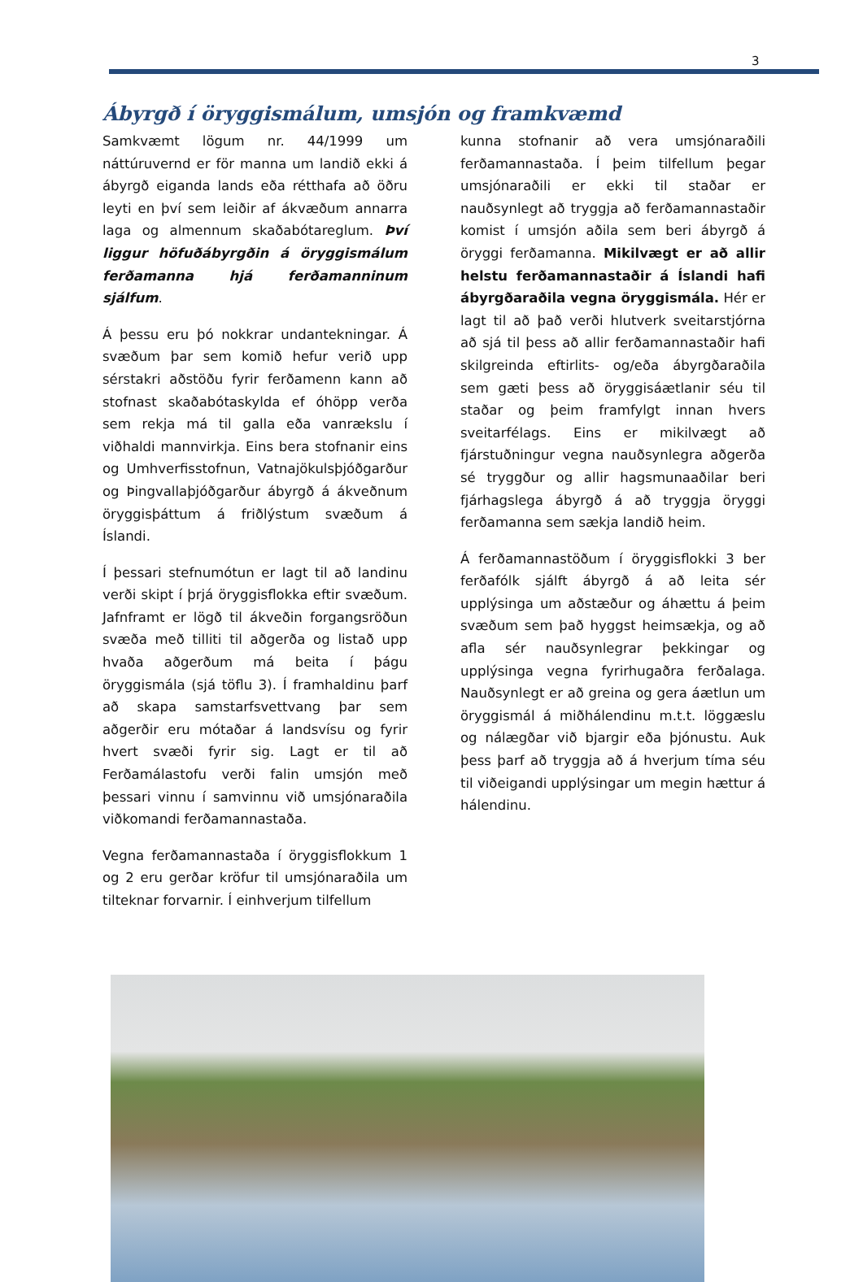3
Ábyrgð í öryggismálum, umsjón og framkvæmd
Samkvæmt lögum nr. 44/1999 um náttúruvernd er för manna um landið ekki á ábyrgð eiganda lands eða rétthafa að öðru leyti en því sem leiðir af ákvæðum annarra laga og almennum skaðabótareglum. Því liggur höfuðábyrgðin á öryggismálum ferðamanna hjá ferðamanninum sjálfum.
Á þessu eru þó nokkrar undantekningar. Á svæðum þar sem komið hefur verið upp sérstakri aðstöðu fyrir ferðamenn kann að stofnast skaðabótaskylda ef óhöpp verða sem rekja má til galla eða vanrækslu í viðhaldi mannvirkja. Eins bera stofnanir eins og Umhverfisstofnun, Vatnajökulsþjóðgarður og Þingvallaþjóðgarður ábyrgð á ákveðnum öryggisþáttum á friðlýstum svæðum á Íslandi.
Í þessari stefnumótun er lagt til að landinu verði skipt í þrjá öryggisflokka eftir svæðum. Jafnframt er lögð til ákveðin forgangsröðun svæða með tilliti til aðgerða og listað upp hvaða aðgerðum má beita í þágu öryggismála (sjá töflu 3). Í framhaldinu þarf að skapa samstarfsvettvang þar sem aðgerðir eru mótaðar á landsvísu og fyrir hvert svæði fyrir sig. Lagt er til að Ferðamálastofu verði falin umsjón með þessari vinnu í samvinnu við umsjónaraðila viðkomandi ferðamannastaða.
Vegna ferðamannastaða í öryggisflokkum 1 og 2 eru gerðar kröfur til umsjónaraðila um tilteknar forvarnir. Í einhverjum tilfellum
kunna stofnanir að vera umsjónaraðili ferðamannastaða. Í þeim tilfellum þegar umsjónaraðili er ekki til staðar er nauðsynlegt að tryggja að ferðamannastaðir komist í umsjón aðila sem beri ábyrgð á öryggi ferðamanna. Mikilvægt er að allir helstu ferðamannastaðir á Íslandi hafi ábyrgðaraðila vegna öryggismála. Hér er lagt til að það verði hlutverk sveitarstjórna að sjá til þess að allir ferðamannastaðir hafi skilgreinda eftirlits- og/eða ábyrgðaraðila sem gæti þess að öryggisáætlanir séu til staðar og þeim framfylgt innan hvers sveitarfélags. Eins er mikilvægt að fjárstuðningur vegna nauðsynlegra aðgerða sé tryggður og allir hagsmunaaðilar beri fjárhagslega ábyrgð á að tryggja öryggi ferðamanna sem sækja landið heim.
Á ferðamannastöðum í öryggisflokki 3 ber ferðafólk sjálft ábyrgð á að leita sér upplýsinga um aðstæður og áhættu á þeim svæðum sem það hyggst heimsækja, og að afla sér nauðsynlegrar þekkingar og upplýsinga vegna fyrirhugaðra ferðalaga. Nauðsynlegt er að greina og gera áætlun um öryggismál á miðhálendinu m.t.t. löggæslu og nálægðar við bjargir eða þjónustu. Auk þess þarf að tryggja að á hverjum tíma séu til viðeigandi upplýsingar um megin hættur á hálendinu.